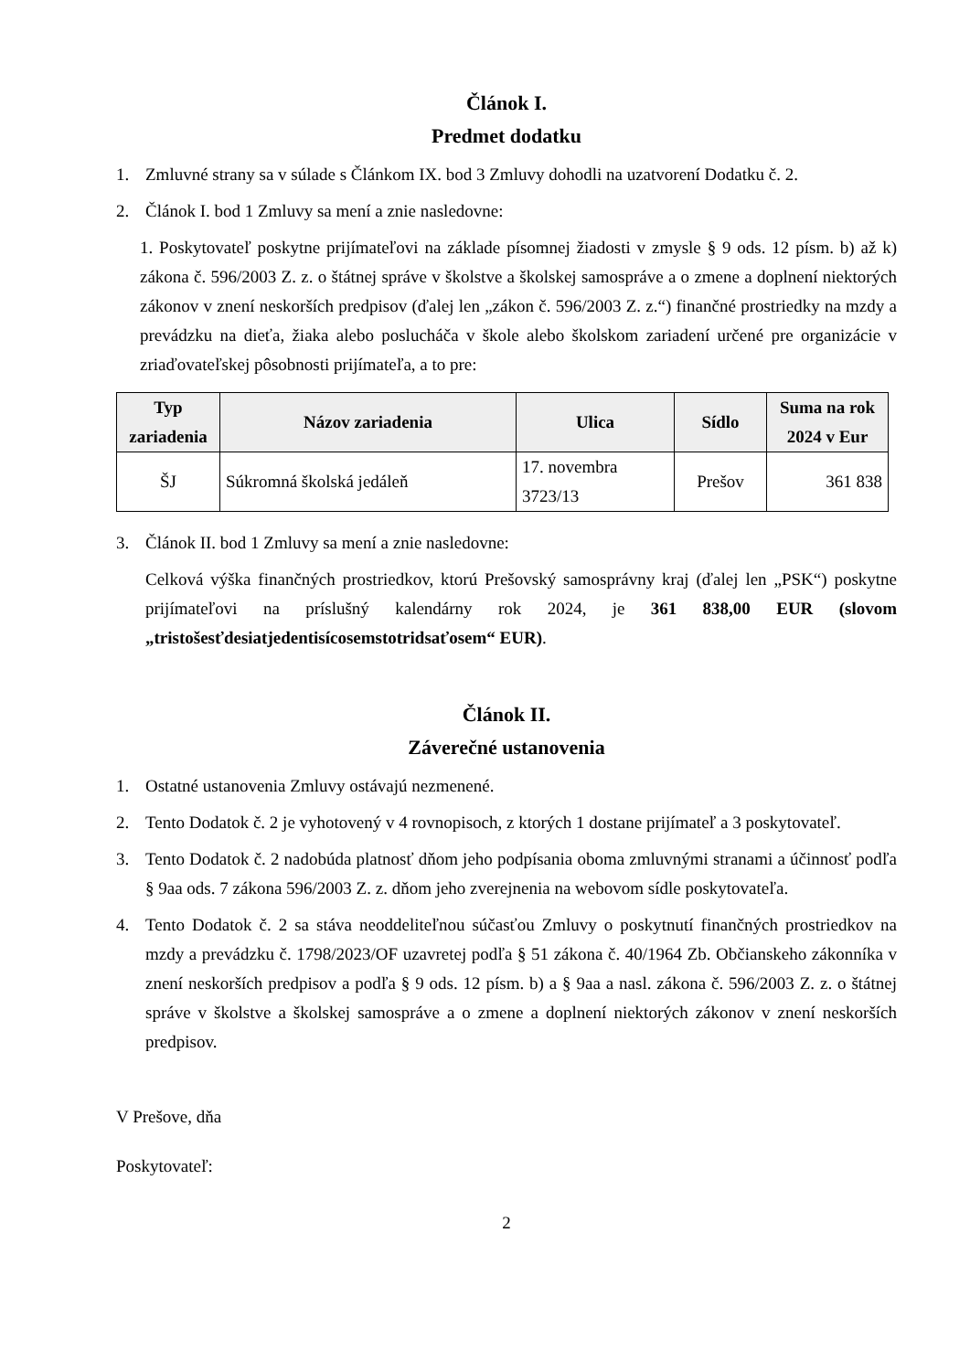Článok I.
Predmet dodatku
1. Zmluvné strany sa v súlade s Článkom IX. bod 3 Zmluvy dohodli na uzatvorení Dodatku č. 2.
2. Článok I. bod 1 Zmluvy sa mení a znie nasledovne:
1. Poskytovateľ poskytne prijímateľovi na základe písomnej žiadosti v zmysle § 9 ods. 12 písm. b) až k) zákona č. 596/2003 Z. z. o štátnej správe v školstve a školskej samospráve a o zmene a doplnení niektorých zákonov v znení neskorších predpisov (ďalej len „zákon č. 596/2003 Z. z.“) finančné prostriedky na mzdy a prevádzku na dieťa, žiaka alebo poslucháča v škole alebo školskom zariadení určené pre organizácie v zriaďovateľskej pôsobnosti prijímateľa, a to pre:
| Typ zariadenia | Názov zariadenia | Ulica | Sídlo | Suma na rok 2024 v Eur |
| --- | --- | --- | --- | --- |
| ŠJ | Súkromná školská jedáleň | 17. novembra 3723/13 | Prešov | 361 838 |
3. Článok II. bod 1 Zmluvy sa mení a znie nasledovne:
Celková výška finančných prostriedkov, ktorú Prešovský samosprávny kraj (ďalej len „PSK“) poskytne prijímateľovi na príslušný kalendárny rok 2024, je 361 838,00 EUR (slovom „tristošesťdesiatjedentisícosemstotridsaťosem“ EUR).
Článok II.
Záverečné ustanovenia
1. Ostatné ustanovenia Zmluvy ostávajú nezmenené.
2. Tento Dodatok č. 2 je vyhotovený v 4 rovnopisoch, z ktorých 1 dostane prijímateľ a 3 poskytovateľ.
3. Tento Dodatok č. 2 nadobúda platnosť dňom jeho podpísania oboma zmluvnými stranami a účinnosť podľa § 9aa ods. 7 zákona 596/2003 Z. z. dňom jeho zverejnenia na webovom sídle poskytovateľa.
4. Tento Dodatok č. 2 sa stáva neoddeliteľnou súčasťou Zmluvy o poskytnutí finančných prostriedkov na mzdy a prevádzku č. 1798/2023/OF uzavretej podľa § 51 zákona č. 40/1964 Zb. Občianskeho zákonníka v znení neskorších predpisov a podľa § 9 ods. 12 písm. b) a § 9aa a nasl. zákona č. 596/2003 Z. z. o štátnej správe v školstve a školskej samospráve a o zmene a doplnení niektorých zákonov v znení neskorších predpisov.
V Prešove, dňa
Poskytovateľ:
2